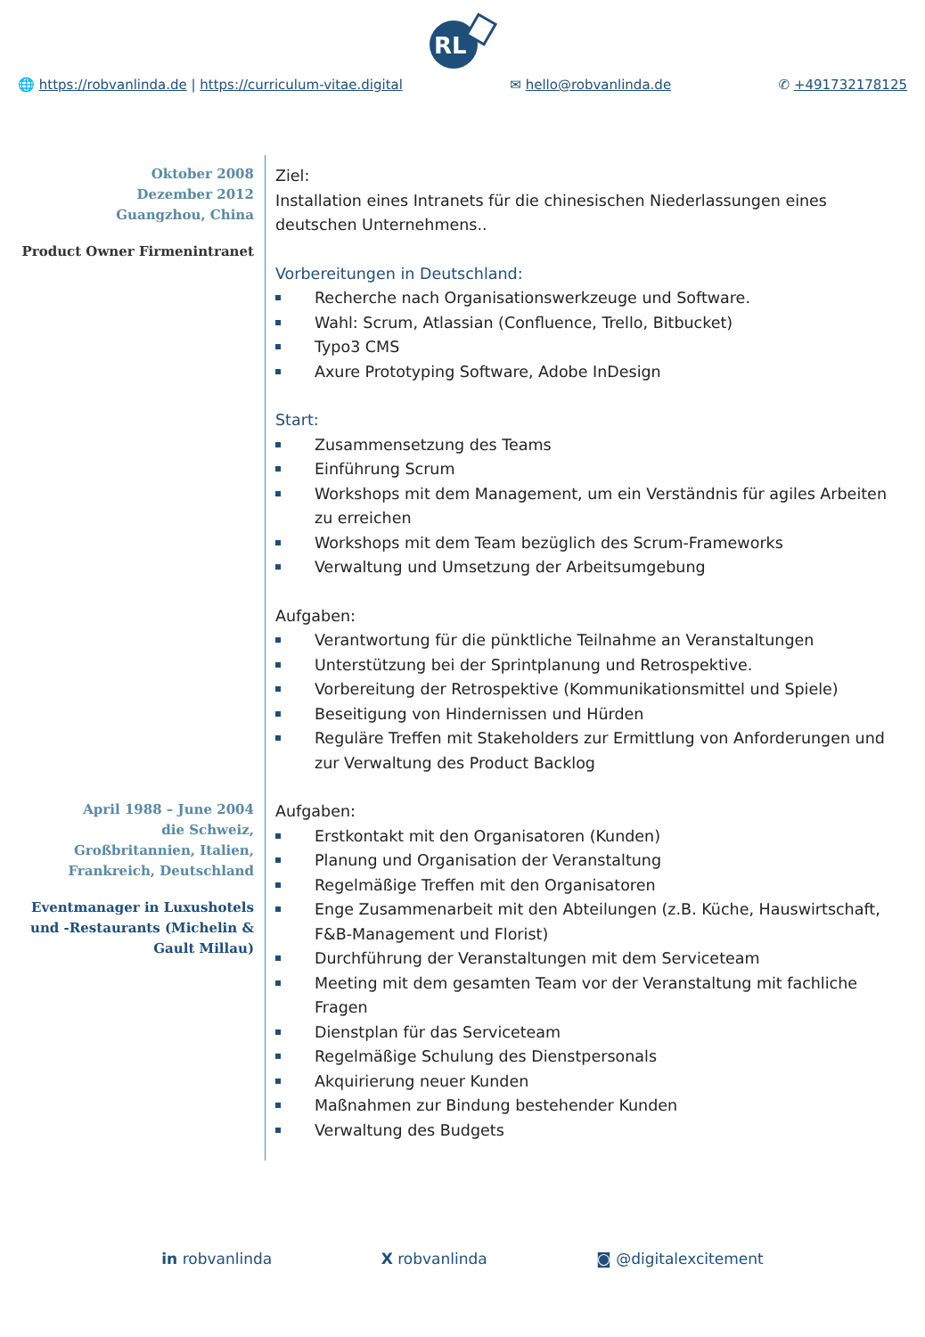RL
🌐 https://robvanlinda.de | https://curriculum-vitae.digital ✉ hello@robvanlinda.de ✆ +491732178125
Oktober 2008
Dezember 2012
Guangzhou, China
Product Owner Firmenintranet
Ziel:
Installation eines Intranets für die chinesischen Niederlassungen eines deutschen Unternehmens..
Vorbereitungen in Deutschland:
Recherche nach Organisationswerkzeuge und Software.
Wahl: Scrum, Atlassian (Confluence, Trello, Bitbucket)
Typo3 CMS
Axure Prototyping Software, Adobe InDesign
Start:
Zusammensetzung des Teams
Einführung Scrum
Workshops mit dem Management, um ein Verständnis für agiles Arbeiten zu erreichen
Workshops mit dem Team bezüglich des Scrum-Frameworks
Verwaltung und Umsetzung der Arbeitsumgebung
Aufgaben:
Verantwortung für die pünktliche Teilnahme an Veranstaltungen
Unterstützung bei der Sprintplanung und Retrospektive.
Vorbereitung der Retrospektive (Kommunikationsmittel und Spiele)
Beseitigung von Hindernissen und Hürden
Reguläre Treffen mit Stakeholders zur Ermittlung von Anforderungen und zur Verwaltung des Product Backlog
April 1988 – June 2004
die Schweiz,
Großbritannien, Italien,
Frankreich, Deutschland
Eventmanager in Luxushotels und -Restaurants (Michelin & Gault Millau)
Aufgaben:
Erstkontakt mit den Organisatoren (Kunden)
Planung und Organisation der Veranstaltung
Regelmäßige Treffen mit den Organisatoren
Enge Zusammenarbeit mit den Abteilungen (z.B. Küche, Hauswirtschaft, F&B-Management und Florist)
Durchführung der Veranstaltungen mit dem Serviceteam
Meeting mit dem gesamten Team vor der Veranstaltung mit fachliche Fragen
Dienstplan für das Serviceteam
Regelmäßige Schulung des Dienstpersonals
Akquirierung neuer Kunden
Maßnahmen zur Bindung bestehender Kunden
Verwaltung des Budgets
in robvanlinda X robvanlinda ◙ @digitalexcitement